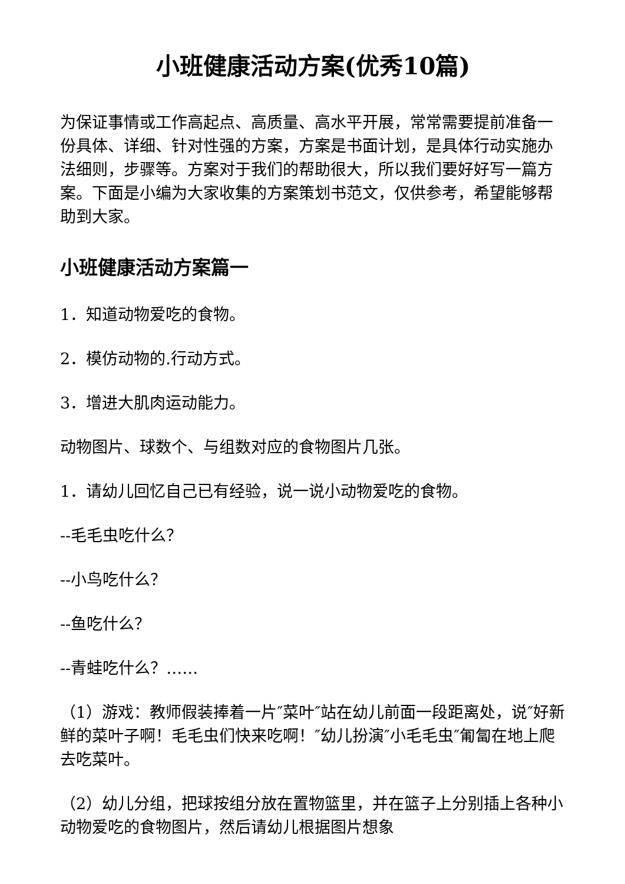小班健康活动方案(优秀10篇)
为保证事情或工作高起点、高质量、高水平开展，常常需要提前准备一份具体、详细、针对性强的方案，方案是书面计划，是具体行动实施办法细则，步骤等。方案对于我们的帮助很大，所以我们要好好写一篇方案。下面是小编为大家收集的方案策划书范文，仅供参考，希望能够帮助到大家。
小班健康活动方案篇一
1．知道动物爱吃的食物。
2．模仿动物的.行动方式。
3．增进大肌肉运动能力。
动物图片、球数个、与组数对应的食物图片几张。
1．请幼儿回忆自己已有经验，说一说小动物爱吃的食物。
--毛毛虫吃什么？
--小鸟吃什么？
--鱼吃什么？
--青蛙吃什么？……
（1）游戏：教师假装捧着一片″菜叶″站在幼儿前面一段距离处，说″好新鲜的菜叶子啊！毛毛虫们快来吃啊！″幼儿扮演″小毛毛虫″匍匐在地上爬去吃菜叶。
（2）幼儿分组，把球按组分放在置物篮里，并在篮子上分别插上各种小动物爱吃的食物图片，然后请幼儿根据图片想象